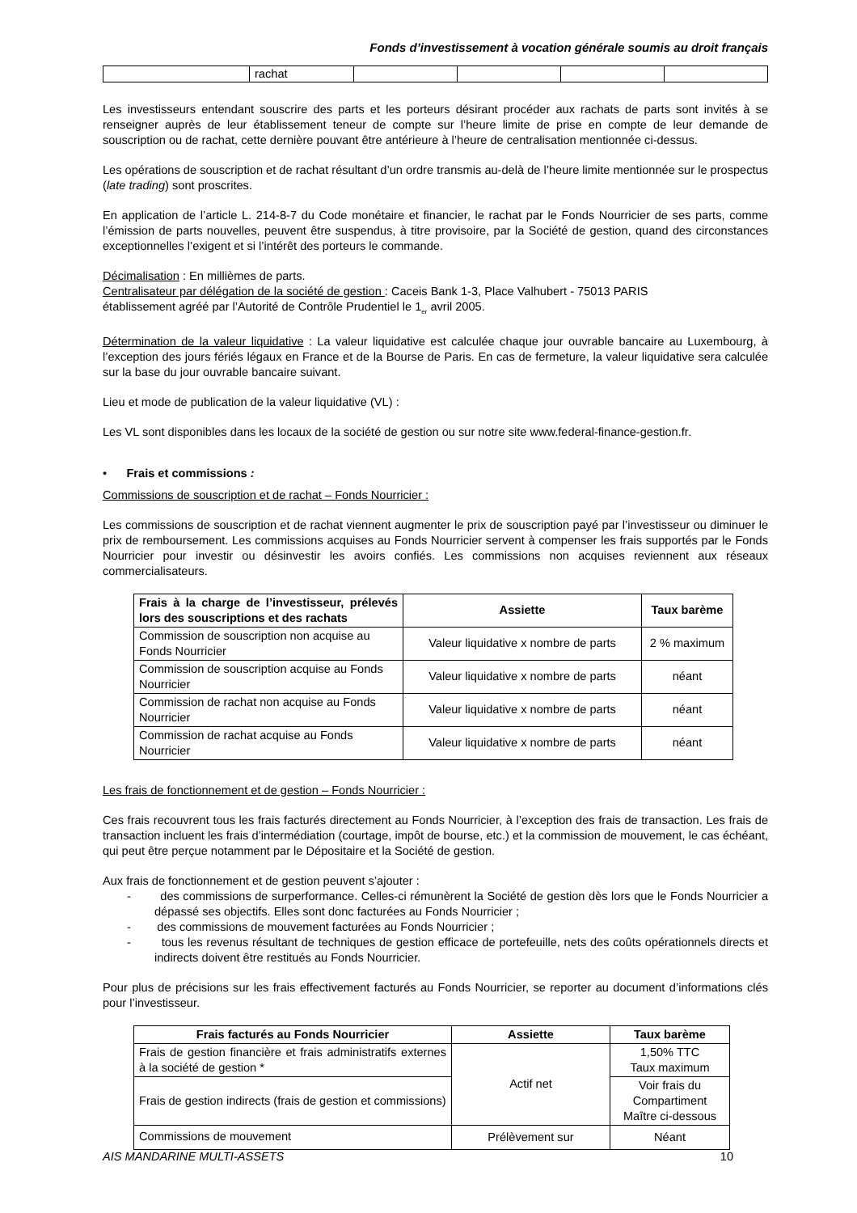Fonds d’investissement à vocation générale soumis au droit français
| | rachat | | | | |
Les investisseurs entendant souscrire des parts et les porteurs désirant procéder aux rachats de parts sont invités à se renseigner auprès de leur établissement teneur de compte sur l’heure limite de prise en compte de leur demande de souscription ou de rachat, cette dernière pouvant être antérieure à l’heure de centralisation mentionnée ci-dessus.
Les opérations de souscription et de rachat résultant d’un ordre transmis au-delà de l’heure limite mentionnée sur le prospectus (late trading) sont proscrites.
En application de l’article L. 214-8-7 du Code monétaire et financier, le rachat par le Fonds Nourricier de ses parts, comme l’émission de parts nouvelles, peuvent être suspendus, à titre provisoire, par la Société de gestion, quand des circonstances exceptionnelles l’exigent et si l’intérêt des porteurs le commande.
Décimalisation : En millièmes de parts.
Centralisateur par délégation de la société de gestion : Caceis Bank 1-3, Place Valhubert - 75013 PARIS
établissement agréé par l’Autorité de Contrôle Prudentiel le 1<sub>er</sub> avril 2005.
Détermination de la valeur liquidative : La valeur liquidative est calculée chaque jour ouvrable bancaire au Luxembourg, à l’exception des jours fériés légaux en France et de la Bourse de Paris. En cas de fermeture, la valeur liquidative sera calculée sur la base du jour ouvrable bancaire suivant.
Lieu et mode de publication de la valeur liquidative (VL) :
Les VL sont disponibles dans les locaux de la société de gestion ou sur notre site www.federal-finance-gestion.fr.
• Frais et commissions :
Commissions de souscription et de rachat – Fonds Nourricier :
Les commissions de souscription et de rachat viennent augmenter le prix de souscription payé par l’investisseur ou diminuer le prix de remboursement. Les commissions acquises au Fonds Nourricier servent à compenser les frais supportés par le Fonds Nourricier pour investir ou désinvestir les avoirs confiés. Les commissions non acquises reviennent aux réseaux commercialisateurs.
| Frais à la charge de l’investisseur, prélevés lors des souscriptions et des rachats | Assiette | Taux barème |
| --- | --- | --- |
| Commission de souscription non acquise au Fonds Nourricier | Valeur liquidative x nombre de parts | 2 % maximum |
| Commission de souscription acquise au Fonds Nourricier | Valeur liquidative x nombre de parts | néant |
| Commission de rachat non acquise au Fonds Nourricier | Valeur liquidative x nombre de parts | néant |
| Commission de rachat acquise au Fonds Nourricier | Valeur liquidative x nombre de parts | néant |
Les frais de fonctionnement et de gestion – Fonds Nourricier :
Ces frais recouvrent tous les frais facturés directement au Fonds Nourricier, à l’exception des frais de transaction. Les frais de transaction incluent les frais d’intermédiation (courtage, impôt de bourse, etc.) et la commission de mouvement, le cas échéant, qui peut être perçue notamment par le Dépositaire et la Société de gestion.
Aux frais de fonctionnement et de gestion peuvent s’ajouter :
- des commissions de surperformance. Celles-ci rémunèrent la Société de gestion dès lors que le Fonds Nourricier a dépassé ses objectifs. Elles sont donc facturées au Fonds Nourricier ;
- des commissions de mouvement facturées au Fonds Nourricier ;
- tous les revenus résultant de techniques de gestion efficace de portefeuille, nets des coûts opérationnels directs et indirects doivent être restitués au Fonds Nourricier.
Pour plus de précisions sur les frais effectivement facturés au Fonds Nourricier, se reporter au document d’informations clés pour l’investisseur.
| Frais facturés au Fonds Nourricier | Assiette | Taux barème |
| --- | --- | --- |
| Frais de gestion financière et frais administratifs externes à la société de gestion * | Actif net | 1,50% TTC Taux maximum |
| Frais de gestion indirects (frais de gestion et commissions) | | Voir frais du Compartiment Maître ci-dessous |
| Commissions de mouvement | Prélèvement sur | Néant |
AIS MANDARINE MULTI-ASSETS 10